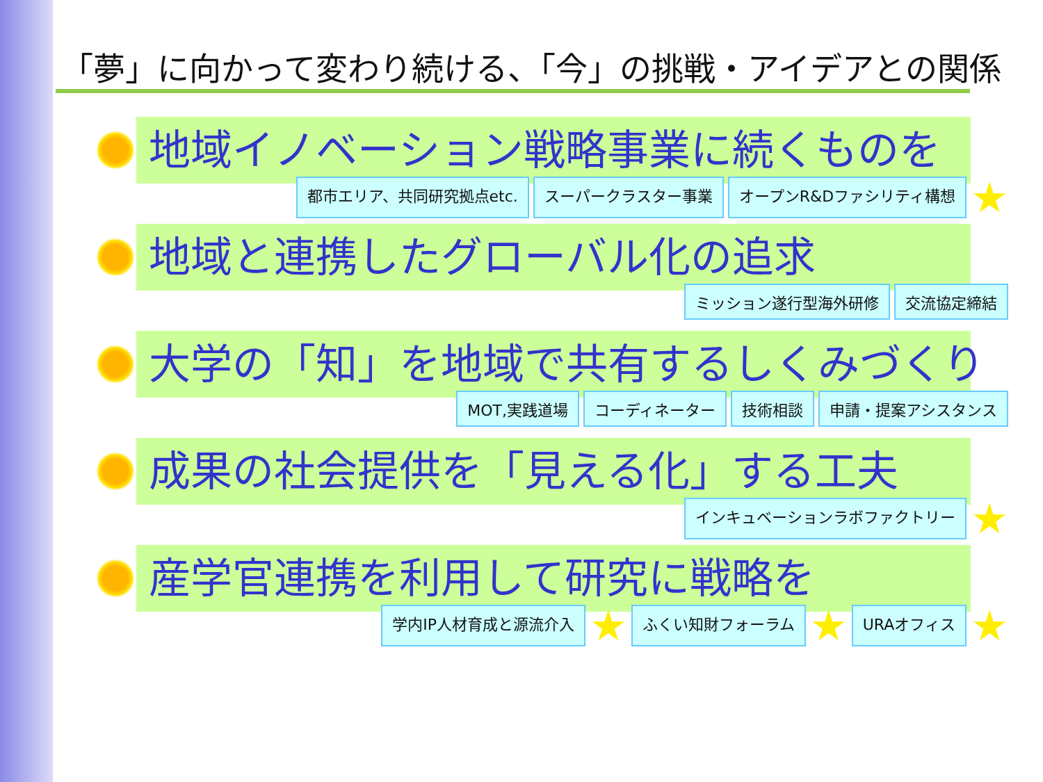「夢」に向かって変わり続ける、「今」の挑戦・アイデアとの関係
地域イノベーション戦略事業に続くものを
都市エリア、共同研究拠点etc. スーパークラスター事業 オープンR&Dファシリティ構想 ★
地域と連携したグローバル化の追求
ミッション遂行型海外研修 交流協定締結
大学の「知」を地域で共有するしくみづくり
MOT,実践道場 コーディネーター 技術相談 申請・提案アシスタンス
成果の社会提供を「見える化」する工夫
インキュベーションラボファクトリー ★
産学官連携を利用して研究に戦略を
学内IP人材育成と源流介入 ★ ふくい知財フォーラム ★ URAオフィス ★